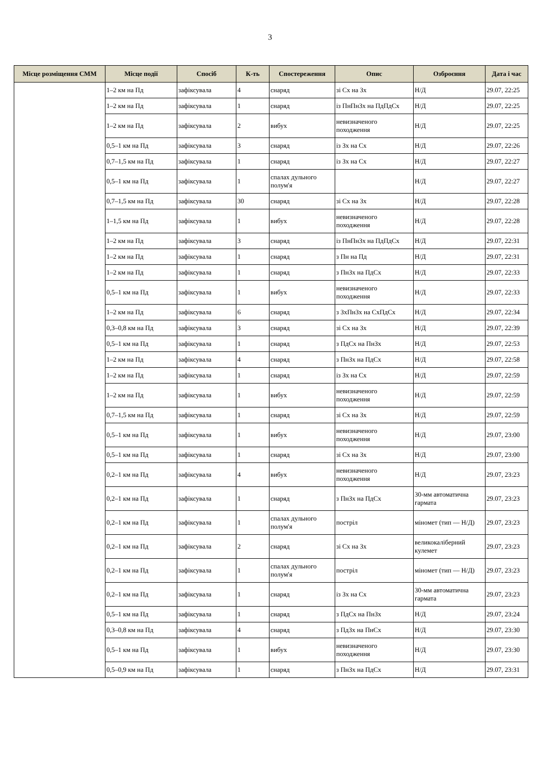3
| Місце розміщення СММ | Місце події | Спосіб | К-ть | Спостереження | Опис | Озброєння | Дата і час |
| --- | --- | --- | --- | --- | --- | --- | --- |
| | 1–2 км на Пд | зафіксувала | 4 | снаряд | зі Сх на Зх | Н/Д | 29.07, 22:25 |
| | 1–2 км на Пд | зафіксувала | 1 | снаряд | із ПнПнЗх на ПдПдСх | Н/Д | 29.07, 22:25 |
| | 1–2 км на Пд | зафіксувала | 2 | вибух | невизначеного походження | Н/Д | 29.07, 22:25 |
| | 0,5–1 км на Пд | зафіксувала | 3 | снаряд | із Зх на Сх | Н/Д | 29.07, 22:26 |
| | 0,7–1,5 км на Пд | зафіксувала | 1 | снаряд | із Зх на Сх | Н/Д | 29.07, 22:27 |
| | 0,5–1 км на Пд | зафіксувала | 1 | спалах дульного полум'я | | Н/Д | 29.07, 22:27 |
| | 0,7–1,5 км на Пд | зафіксувала | 30 | снаряд | зі Сх на Зх | Н/Д | 29.07, 22:28 |
| | 1–1,5 км на Пд | зафіксувала | 1 | вибух | невизначеного походження | Н/Д | 29.07, 22:28 |
| | 1–2 км на Пд | зафіксувала | 3 | снаряд | із ПнПнЗх на ПдПдСх | Н/Д | 29.07, 22:31 |
| | 1–2 км на Пд | зафіксувала | 1 | снаряд | з Пн на Пд | Н/Д | 29.07, 22:31 |
| | 1–2 км на Пд | зафіксувала | 1 | снаряд | з ПнЗх на ПдСх | Н/Д | 29.07, 22:33 |
| | 0,5–1 км на Пд | зафіксувала | 1 | вибух | невизначеного походження | Н/Д | 29.07, 22:33 |
| | 1–2 км на Пд | зафіксувала | 6 | снаряд | з ЗхПнЗх на СхПдСх | Н/Д | 29.07, 22:34 |
| | 0,3–0,8 км на Пд | зафіксувала | 3 | снаряд | зі Сх на Зх | Н/Д | 29.07, 22:39 |
| | 0,5–1 км на Пд | зафіксувала | 1 | снаряд | з ПдСх на ПнЗх | Н/Д | 29.07, 22:53 |
| | 1–2 км на Пд | зафіксувала | 4 | снаряд | з ПнЗх на ПдСх | Н/Д | 29.07, 22:58 |
| | 1–2 км на Пд | зафіксувала | 1 | снаряд | із Зх на Сх | Н/Д | 29.07, 22:59 |
| | 1–2 км на Пд | зафіксувала | 1 | вибух | невизначеного походження | Н/Д | 29.07, 22:59 |
| | 0,7–1,5 км на Пд | зафіксувала | 1 | снаряд | зі Сх на Зх | Н/Д | 29.07, 22:59 |
| | 0,5–1 км на Пд | зафіксувала | 1 | вибух | невизначеного походження | Н/Д | 29.07, 23:00 |
| | 0,5–1 км на Пд | зафіксувала | 1 | снаряд | зі Сх на Зх | Н/Д | 29.07, 23:00 |
| | 0,2–1 км на Пд | зафіксувала | 4 | вибух | невизначеного походження | Н/Д | 29.07, 23:23 |
| | 0,2–1 км на Пд | зафіксувала | 1 | снаряд | з ПнЗх на ПдСх | 30-мм автоматична гармата | 29.07, 23:23 |
| | 0,2–1 км на Пд | зафіксувала | 1 | спалах дульного полум'я | постріл | міномет (тип — Н/Д) | 29.07, 23:23 |
| | 0,2–1 км на Пд | зафіксувала | 2 | снаряд | зі Сх на Зх | великокаліберний кулемет | 29.07, 23:23 |
| | 0,2–1 км на Пд | зафіксувала | 1 | спалах дульного полум'я | постріл | міномет (тип — Н/Д) | 29.07, 23:23 |
| | 0,2–1 км на Пд | зафіксувала | 1 | снаряд | із Зх на Сх | 30-мм автоматична гармата | 29.07, 23:23 |
| | 0,5–1 км на Пд | зафіксувала | 1 | снаряд | з ПдСх на ПнЗх | Н/Д | 29.07, 23:24 |
| | 0,3–0,8 км на Пд | зафіксувала | 4 | снаряд | з ПдЗх на ПнСх | Н/Д | 29.07, 23:30 |
| | 0,5–1 км на Пд | зафіксувала | 1 | вибух | невизначеного походження | Н/Д | 29.07, 23:30 |
| | 0,5–0,9 км на Пд | зафіксувала | 1 | снаряд | з ПнЗх на ПдСх | Н/Д | 29.07, 23:31 |